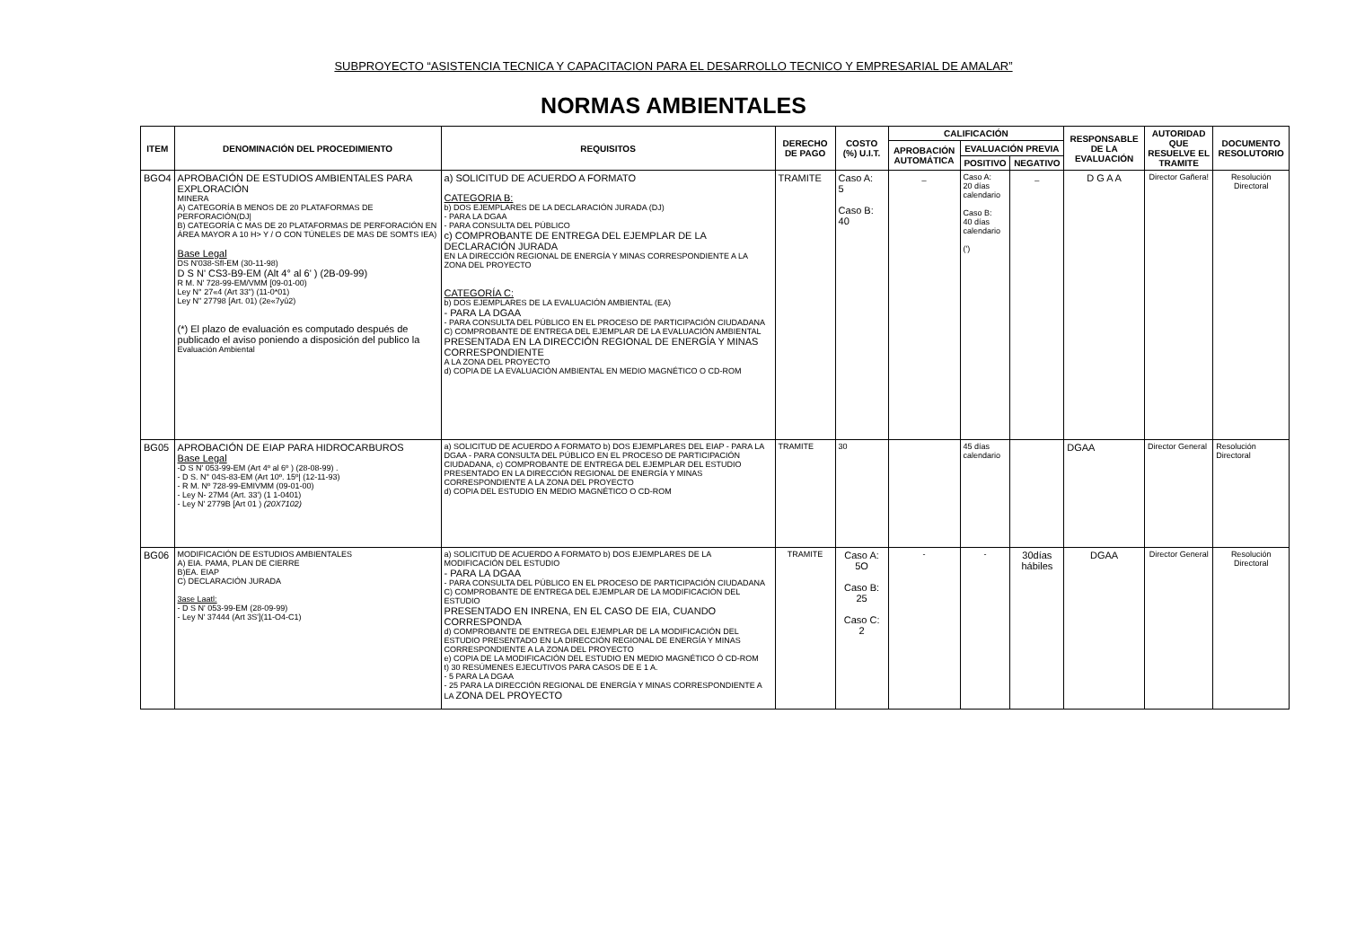SUBPROYECTO “ASISTENCIA TECNICA Y CAPACITACION PARA EL DESARROLLO TECNICO Y EMPRESARIAL DE AMALAR”
NORMAS AMBIENTALES
| ITEM | DENOMINACIÓN DEL PROCEDIMIENTO | REQUISITOS | DERECHO DE PAGO | COSTO (%) U.I.T. | CALIFICACIÓN | | | RESPONSABLE DE LA EVALUACIÓN | AUTORIDAD QUE RESUELVE EL TRAMITE | DOCUMENTO RESOLUTORIO |
| --- | --- | --- | --- | --- | --- | --- | --- | --- | --- | --- |
| | | | | | APROBACIÓN AUTOMÁTICA | EVALUACIÓN PREVIA | | | | |
| | | | | | | POSITIVO | NEGATIVO | | | |
| BGO4 | APROBACIÓN DE ESTUDIOS AMBIENTALES PARA EXPLORACIÓN MINERA A) CATEGORÍA B MENOS DE 20 PLATAFORMAS DE PERFORACIÓN(DJ/ B) CATEGORÍA C MAS DE 20 PLATAFORMAS DE PERFORACIÓN EN ÁREA MAYOR A 10 H> Y / O CON TÚNELES DE MAS DE SOMTS IEA) Base Legal DS N'038-Sfl-EM (30-11-98) D S N' CS3-B9-EM (Alt 4° al 6' ) (2B-09-99) R M. N' 728-99-EM/VMM [09-01-00) Ley N° 27«4 (Art 33") (11-0*01) Ley N" 27798 [Art. 01) (2e«7yû2) (*) El plazo de evaluación es computado después de publicado el aviso poniendo a disposición del publico la Evaluación Ambiental | a) SOLICITUD DE ACUERDO A FORMATO CATEGORIA B: b) DOS EJEMPLARES DE LA DECLARACIÓN JURADA (DJ) - PARA LA DGAA - PARA CONSULTA DEL PÚBLICO c) COMPROBANTE DE ENTREGA DEL EJEMPLAR DE LA DECLARACIÓN JURADA EN LA DIRECCIÓN REGIONAL DE ENERGÍA Y MINAS CORRESPONDIENTE A LA ZONA DEL PROYECTO CATEGORÍA C: b) DOS EJEMPLARES DE LA EVALUACIÓN AMBIENTAL (EA) - PARA LA DGAA - PARA CONSULTA DEL PÚBLICO EN EL PROCESO DE PARTICIPACIÓN CIUDADANA C) COMPROBANTE DE ENTREGA DEL EJEMPLAR DE LA EVALUACIÓN AMBIENTAL PRESENTADA EN LA DIRECCIÓN REGIONAL DE ENERGÍA Y MINAS CORRESPONDIENTE A LA ZONA DEL PROYECTO d) COPIA DE LA EVALUACIÓN AMBIENTAL EN MEDIO MAGNÉTICO O CD-ROM | TRAMITE | Caso A: 5 Caso B: 40 | _ | Caso A: 20 días calendario Caso B: 40 días calendario (') | _ | D G A A | Director Gañera! | Resolución Directoral |
| BG05 | APROBACIÓN DE EIAP PARA HIDROCARBUROS Base Legal -D S N' 053-99-EM (Art 4º al 6º ) (28-08-99) . - D S. N° 04S-83-EM (Art 10º. 15º/ (12-11-93) - R M. Nº 728-99-EMIVMM (09-01-00) - Ley N- 27M4 (Art. 33') (1 1-0401) - Ley N' 2779B [Art 01 ) (20X7102) | a) SOLICITUD DE ACUERDO A FORMATO b) DOS EJEMPLARES DEL EIAP - PARA LA DGAA - PARA CONSULTA DEL PÚBLICO EN EL PROCESO DE PARTICIPACIÓN CIUDADANA, c) COMPROBANTE DE ENTREGA DEL EJEMPLAR DEL ESTUDIO PRESENTADO EN LA DIRECCIÓN REGIONAL DE ENERGÍA Y MINAS CORRESPONDIENTE A LA ZONA DEL PROYECTO d) COPIA DEL ESTUDIO EN MEDIO MAGNÉTICO O CD-ROM | TRAMITE | 30 | | 45 días calendario | | DGAA | Director General | Resolución Directoral |
| BG06 | MODIFICACIÓN DE ESTUDIOS AMBIENTALES A) EIA. PAMA, PLAN DE CIERRE B)EA. EIAP C) DECLARACIÓN JURADA 3ase Laatl: - D S N' 053-99-EM (28-09-99) - Ley N' 37444 (Art 3S'](11-O4-C1) | a) SOLICITUD DE ACUERDO A FORMATO b) DOS EJEMPLARES DE LA MODIFICACIÓN DEL ESTUDIO - PARA LA DGAA - PARA CONSULTA DEL PÚBLICO EN EL PROCESO DE PARTICIPACIÓN CIUDADANA C) COMPROBANTE DE ENTREGA DEL EJEMPLAR DE LA MODIFICACIÓN DEL ESTUDIO PRESENTADO EN INRENA, EN EL CASO DE EIA, CUANDO CORRESPONDA d) COMPROBANTE DE ENTREGA DEL EJEMPLAR DE LA MODIFICACIÓN DEL ESTUDIO PRESENTADO EN LA DIRECCIÓN REGIONAL DE ENERGÍA Y MINAS CORRESPONDIENTE A LA ZONA DEL PROYECTO e) COPIA DE LA MODIFICACIÓN DEL ESTUDIO EN MEDIO MAGNÉTICO Ó CD-ROM t) 30 RESÚMENES EJECUTIVOS PARA CASOS DE E 1 A. - 5 PARA LA DGAA - 25 PARA LA DIRECCIÓN REGIONAL DE ENERGÍA Y MINAS CORRESPONDIENTE A LA ZONA DEL PROYECTO | TRAMITE | Caso A: 5O Caso B: 25 Caso C: 2 | - | - | 30días hábiles | DGAA | Director General | Resolución Directoral |